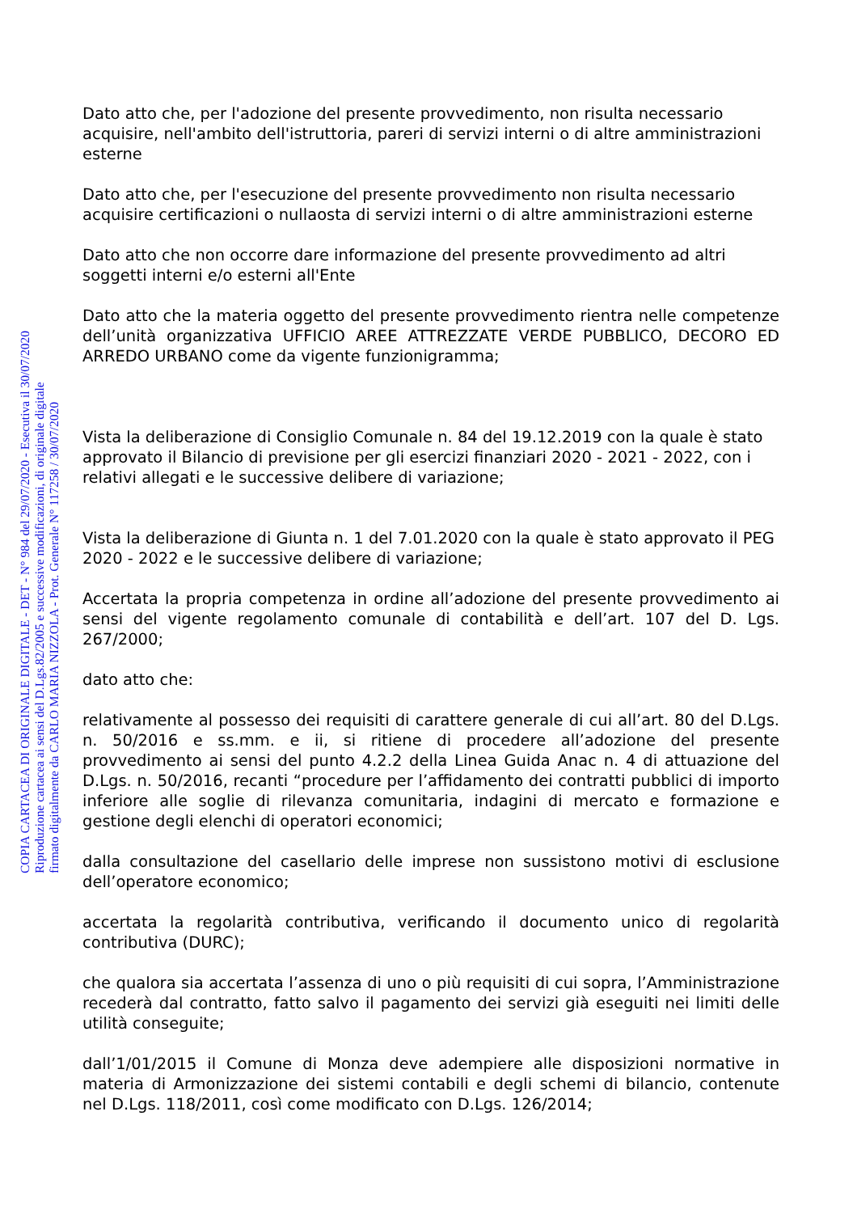Dato atto che, per l'adozione del presente provvedimento, non risulta necessario acquisire, nell'ambito dell'istruttoria, pareri di servizi interni o di altre amministrazioni esterne
Dato atto che, per l'esecuzione del presente provvedimento non risulta necessario acquisire certificazioni o nullaosta di servizi interni o di altre amministrazioni esterne
Dato atto che non occorre dare informazione del presente provvedimento ad altri soggetti interni e/o esterni all'Ente
Dato atto che la materia oggetto del presente provvedimento rientra nelle competenze dell’unità organizzativa UFFICIO AREE ATTREZZATE VERDE PUBBLICO, DECORO ED ARREDO URBANO come da vigente funzionigramma;
Vista la deliberazione di Consiglio Comunale n. 84 del 19.12.2019 con la quale è stato approvato il Bilancio di previsione per gli esercizi finanziari 2020 - 2021 - 2022, con i relativi allegati e le successive delibere di variazione;
Vista la deliberazione di Giunta n. 1 del 7.01.2020 con la quale è stato approvato il PEG 2020 - 2022 e le successive delibere di variazione;
Accertata la propria competenza in ordine all’adozione del presente provvedimento ai sensi del vigente regolamento comunale di contabilità e dell’art. 107 del D. Lgs. 267/2000;
dato atto che:
relativamente al possesso dei requisiti di carattere generale di cui all’art. 80 del D.Lgs. n. 50/2016 e ss.mm. e ii, si ritiene di procedere all’adozione del presente provvedimento ai sensi del punto 4.2.2 della Linea Guida Anac n. 4 di attuazione del D.Lgs. n. 50/2016, recanti “procedure per l’affidamento dei contratti pubblici di importo inferiore alle soglie di rilevanza comunitaria, indagini di mercato e formazione e gestione degli elenchi di operatori economici;
dalla consultazione del casellario delle imprese non sussistono motivi di esclusione dell’operatore economico;
accertata la regolarità contributiva, verificando il documento unico di regolarità contributiva (DURC);
che qualora sia accertata l’assenza di uno o più requisiti di cui sopra, l’Amministrazione recederà dal contratto, fatto salvo il pagamento dei servizi già eseguiti nei limiti delle utilità conseguite;
dall’1/01/2015 il Comune di Monza deve adempiere alle disposizioni normative in materia di Armonizzazione dei sistemi contabili e degli schemi di bilancio, contenute nel D.Lgs. 118/2011, così come modificato con D.Lgs. 126/2014;
COPIA CARTACEA DI ORIGINALE DIGITALE - DET - N° 984 del 29/07/2020 - Esecutiva il 30/07/2020
Riproduzione cartacea ai sensi del D.Lgs.82/2005 e successive modificazioni, di originale digitale
firmato digitalmente da CARLO MARIA NIZZOLA - Prot. Generale N° 117258 / 30/07/2020